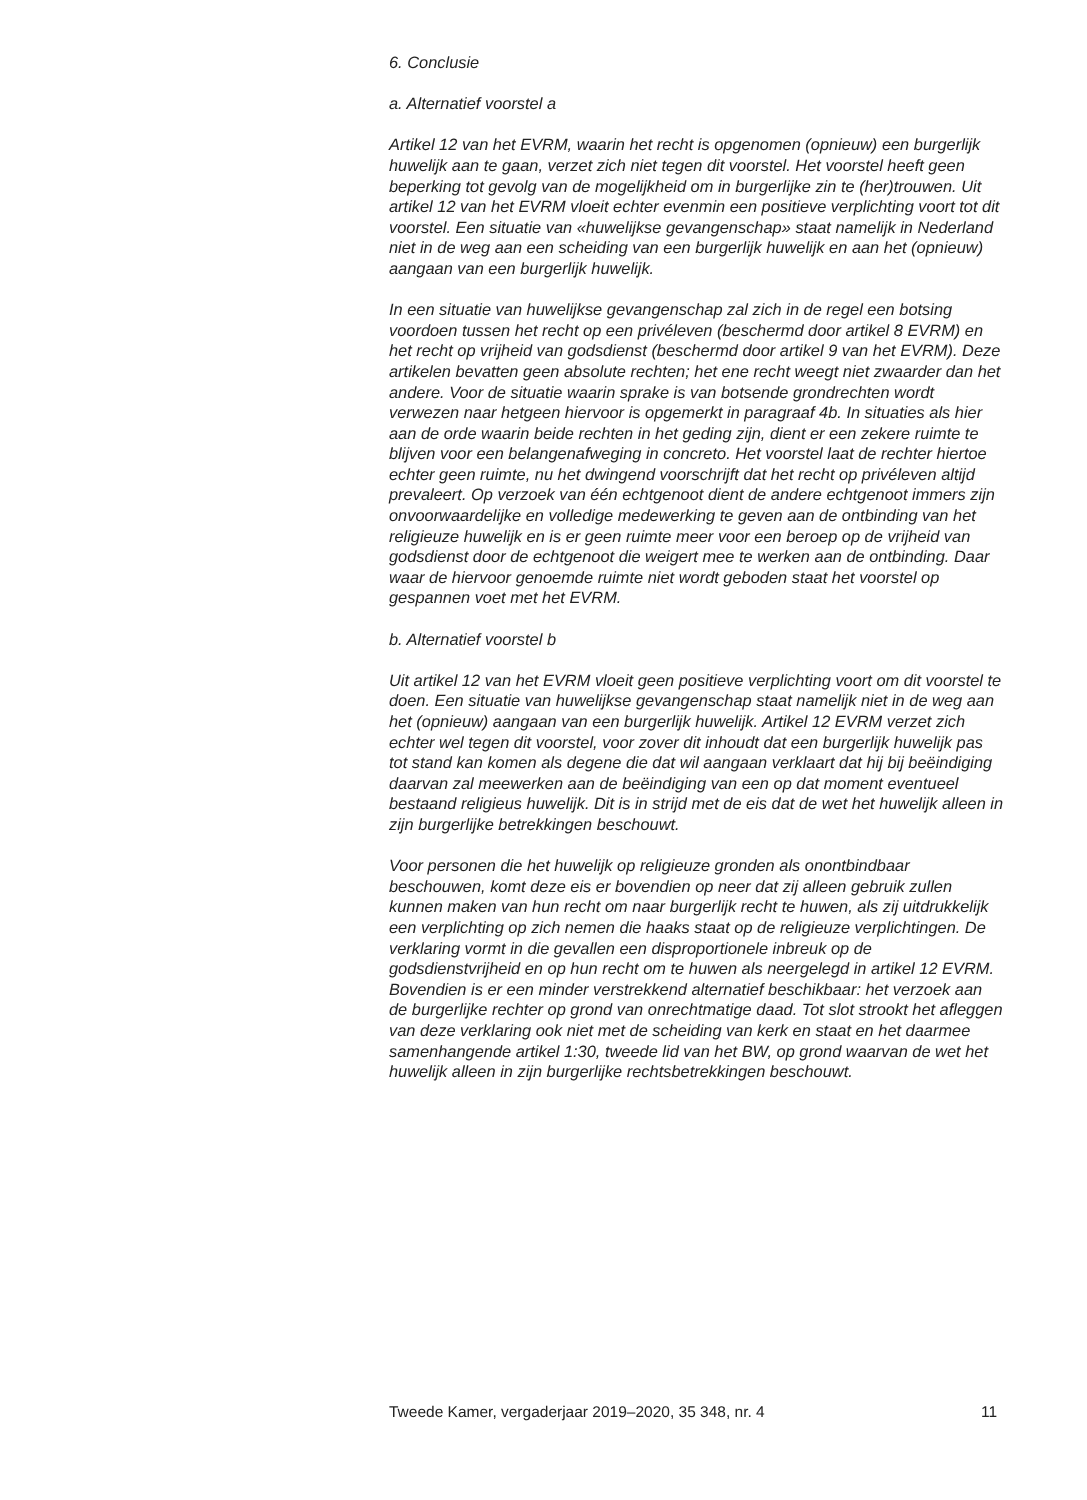6. Conclusie
a. Alternatief voorstel a
Artikel 12 van het EVRM, waarin het recht is opgenomen (opnieuw) een burgerlijk huwelijk aan te gaan, verzet zich niet tegen dit voorstel. Het voorstel heeft geen beperking tot gevolg van de mogelijkheid om in burgerlijke zin te (her)trouwen. Uit artikel 12 van het EVRM vloeit echter evenmin een positieve verplichting voort tot dit voorstel. Een situatie van «huwelijkse gevangenschap» staat namelijk in Nederland niet in de weg aan een scheiding van een burgerlijk huwelijk en aan het (opnieuw) aangaan van een burgerlijk huwelijk.
In een situatie van huwelijkse gevangenschap zal zich in de regel een botsing voordoen tussen het recht op een privéleven (beschermd door artikel 8 EVRM) en het recht op vrijheid van godsdienst (beschermd door artikel 9 van het EVRM). Deze artikelen bevatten geen absolute rechten; het ene recht weegt niet zwaarder dan het andere. Voor de situatie waarin sprake is van botsende grondrechten wordt verwezen naar hetgeen hiervoor is opgemerkt in paragraaf 4b. In situaties als hier aan de orde waarin beide rechten in het geding zijn, dient er een zekere ruimte te blijven voor een belangenafweging in concreto. Het voorstel laat de rechter hiertoe echter geen ruimte, nu het dwingend voorschrijft dat het recht op privéleven altijd prevaleert. Op verzoek van één echtgenoot dient de andere echtgenoot immers zijn onvoorwaardelijke en volledige medewerking te geven aan de ontbinding van het religieuze huwelijk en is er geen ruimte meer voor een beroep op de vrijheid van godsdienst door de echtgenoot die weigert mee te werken aan de ontbinding. Daar waar de hiervoor genoemde ruimte niet wordt geboden staat het voorstel op gespannen voet met het EVRM.
b. Alternatief voorstel b
Uit artikel 12 van het EVRM vloeit geen positieve verplichting voort om dit voorstel te doen. Een situatie van huwelijkse gevangenschap staat namelijk niet in de weg aan het (opnieuw) aangaan van een burgerlijk huwelijk. Artikel 12 EVRM verzet zich echter wel tegen dit voorstel, voor zover dit inhoudt dat een burgerlijk huwelijk pas tot stand kan komen als degene die dat wil aangaan verklaart dat hij bij beëindiging daarvan zal meewerken aan de beëindiging van een op dat moment eventueel bestaand religieus huwelijk. Dit is in strijd met de eis dat de wet het huwelijk alleen in zijn burgerlijke betrekkingen beschouwt.
Voor personen die het huwelijk op religieuze gronden als onontbindbaar beschouwen, komt deze eis er bovendien op neer dat zij alleen gebruik zullen kunnen maken van hun recht om naar burgerlijk recht te huwen, als zij uitdrukkelijk een verplichting op zich nemen die haaks staat op de religieuze verplichtingen. De verklaring vormt in die gevallen een disproportionele inbreuk op de godsdienstvrijheid en op hun recht om te huwen als neergelegd in artikel 12 EVRM. Bovendien is er een minder verstrekkend alternatief beschikbaar: het verzoek aan de burgerlijke rechter op grond van onrechtmatige daad. Tot slot strookt het afleggen van deze verklaring ook niet met de scheiding van kerk en staat en het daarmee samenhangende artikel 1:30, tweede lid van het BW, op grond waarvan de wet het huwelijk alleen in zijn burgerlijke rechtsbetrekkingen beschouwt.
Tweede Kamer, vergaderjaar 2019–2020, 35 348, nr. 4 11